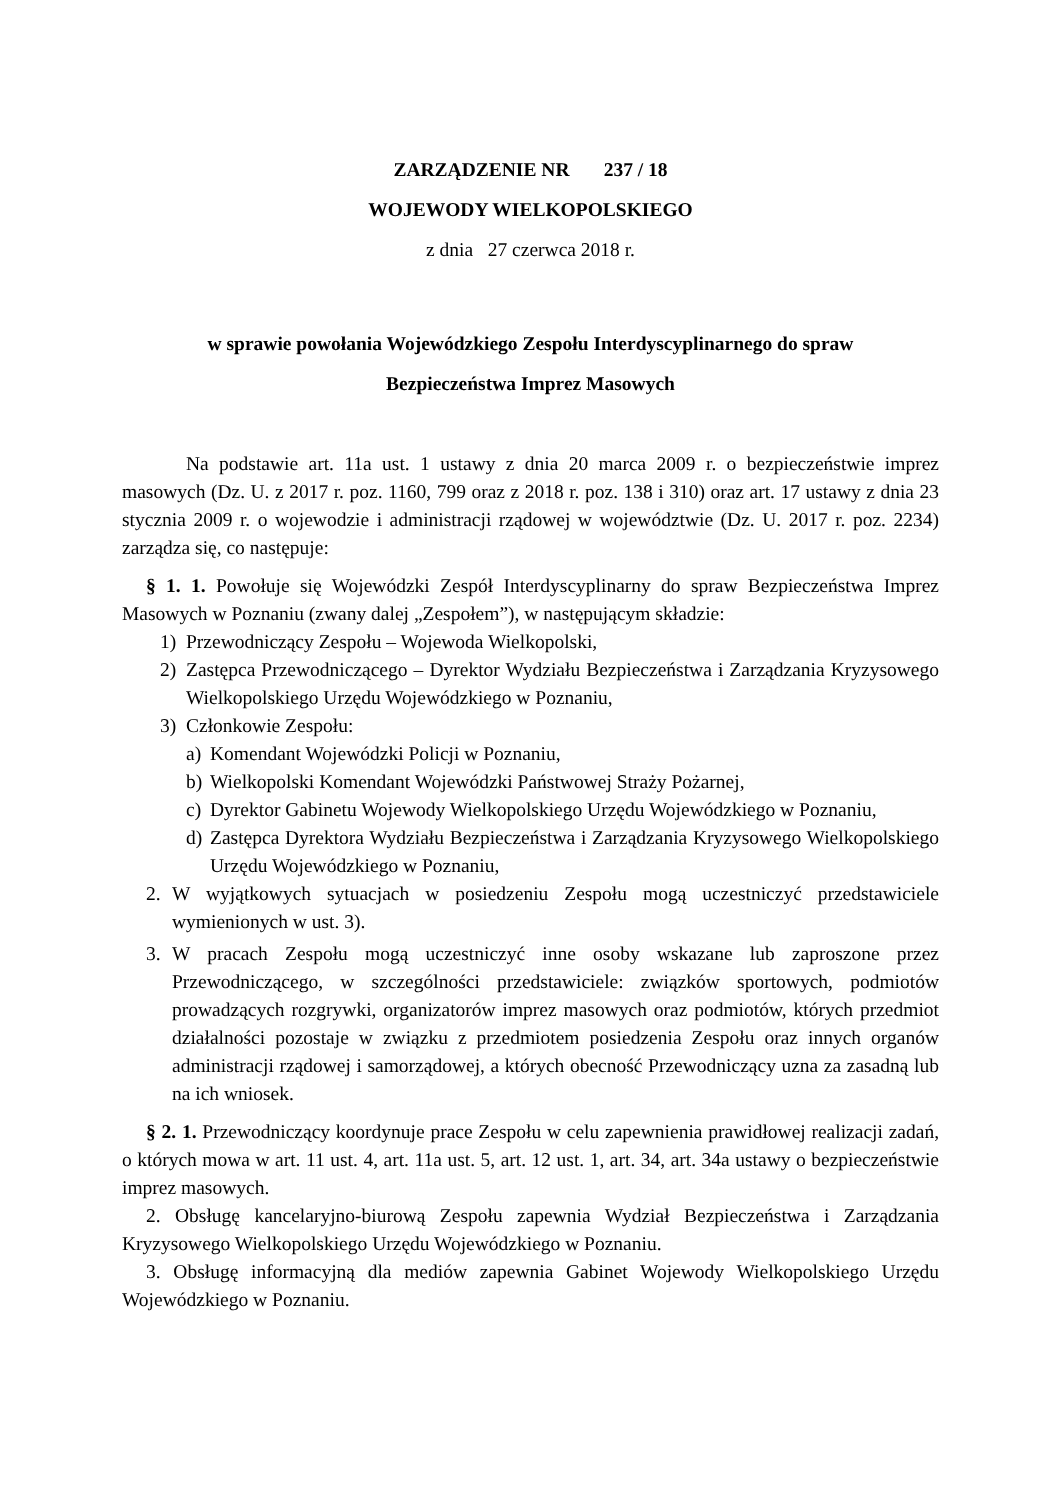ZARZĄDZENIE NR 237 / 18
WOJEWODY WIELKOPOLSKIEGO
z dnia 27 czerwca 2018 r.
w sprawie powołania Wojewódzkiego Zespołu Interdyscyplinarnego do spraw
Bezpieczeństwa Imprez Masowych
Na podstawie art. 11a ust. 1 ustawy z dnia 20 marca 2009 r. o bezpieczeństwie imprez masowych (Dz. U. z 2017 r. poz. 1160, 799 oraz z 2018 r. poz. 138 i 310) oraz art. 17 ustawy z dnia 23 stycznia 2009 r. o wojewodzie i administracji rządowej w województwie (Dz. U. 2017 r. poz. 2234) zarządza się, co następuje:
§ 1. 1. Powołuje się Wojewódzki Zespół Interdyscyplinarny do spraw Bezpieczeństwa Imprez Masowych w Poznaniu (zwany dalej „Zespołem”), w następującym składzie:
1) Przewodniczący Zespołu – Wojewoda Wielkopolski,
2) Zastępca Przewodniczącego – Dyrektor Wydziału Bezpieczeństwa i Zarządzania Kryzysowego Wielkopolskiego Urzędu Wojewódzkiego w Poznaniu,
3) Członkowie Zespołu:
a) Komendant Wojewódzki Policji w Poznaniu,
b) Wielkopolski Komendant Wojewódzki Państwowej Straży Pożarnej,
c) Dyrektor Gabinetu Wojewody Wielkopolskiego Urzędu Wojewódzkiego w Poznaniu,
d) Zastępca Dyrektora Wydziału Bezpieczeństwa i Zarządzania Kryzysowego Wielkopolskiego Urzędu Wojewódzkiego w Poznaniu,
2. W wyjątkowych sytuacjach w posiedzeniu Zespołu mogą uczestniczyć przedstawiciele wymienionych w ust. 3).
3. W pracach Zespołu mogą uczestniczyć inne osoby wskazane lub zaproszone przez Przewodniczącego, w szczególności przedstawiciele: związków sportowych, podmiotów prowadzących rozgrywki, organizatorów imprez masowych oraz podmiotów, których przedmiot działalności pozostaje w związku z przedmiotem posiedzenia Zespołu oraz innych organów administracji rządowej i samorządowej, a których obecność Przewodniczący uzna za zasadną lub na ich wniosek.
§ 2. 1. Przewodniczący koordynuje prace Zespołu w celu zapewnienia prawidłowej realizacji zadań, o których mowa w art. 11 ust. 4, art. 11a ust. 5, art. 12 ust. 1, art. 34, art. 34a ustawy o bezpieczeństwie imprez masowych.
2. Obsługę kancelaryjno-biurową Zespołu zapewnia Wydział Bezpieczeństwa i Zarządzania Kryzysowego Wielkopolskiego Urzędu Wojewódzkiego w Poznaniu.
3. Obsługę informacyjną dla mediów zapewnia Gabinet Wojewody Wielkopolskiego Urzędu Wojewódzkiego w Poznaniu.